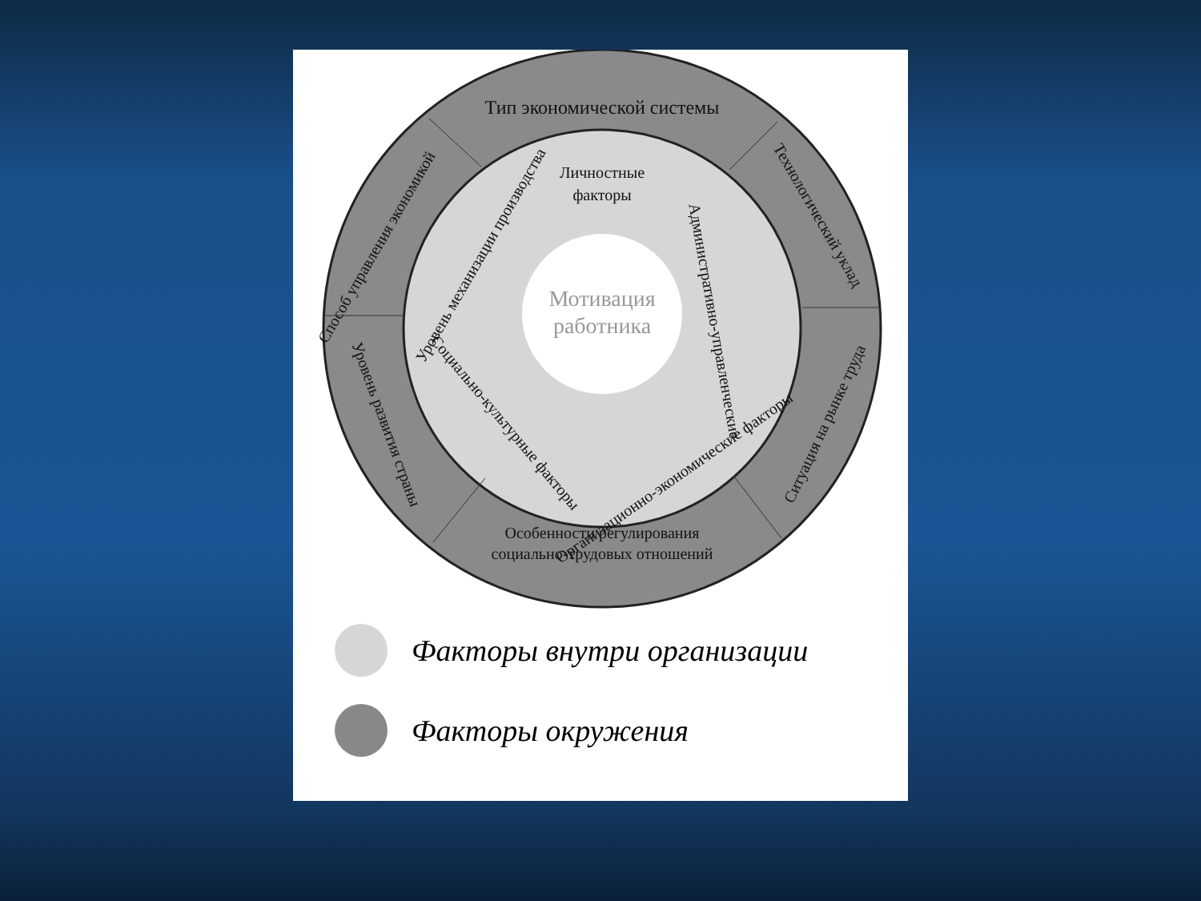Тип экономической системы
Личностные
факторы
Мотивация
работника
Особенности регулирования
социально-трудовых отношений
Способ управления экономикой
Технологический уклад
Уровень механизации производства
Административно-управленческие
Ситуация на рынке труда
Уровень развития страны
Социально-культурные факторы
Организационно-экономические факторы
Факторы внутри организации
Факторы окружения